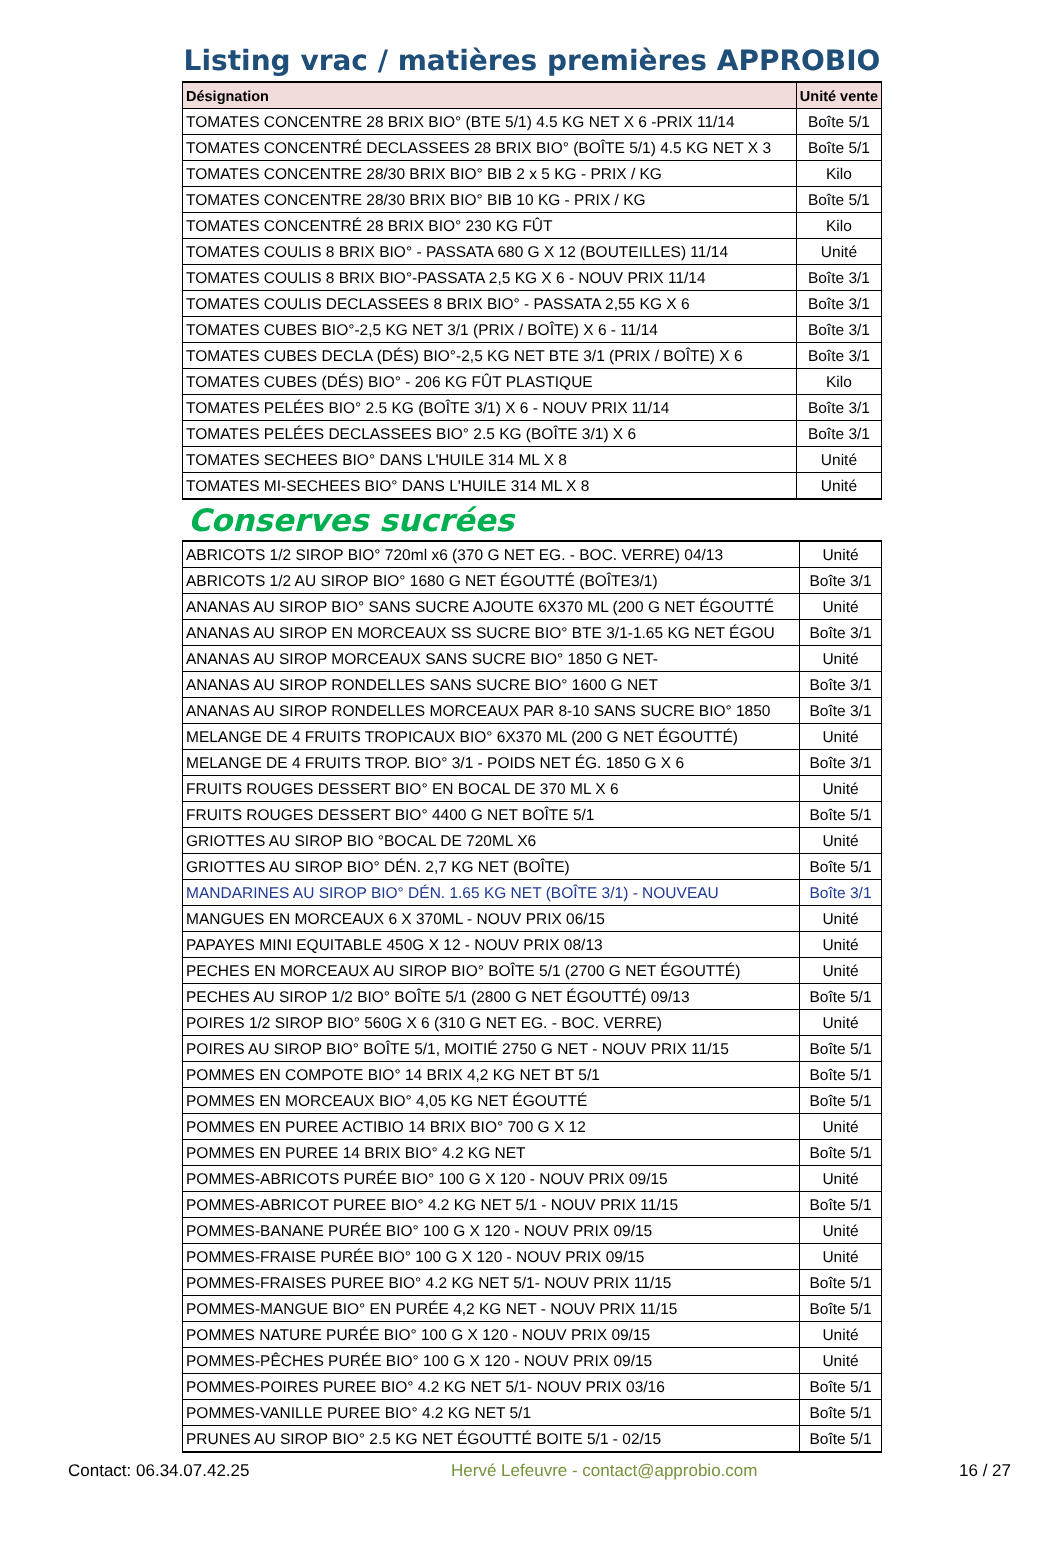Listing vrac / matières premières APPROBIO
| Désignation | Unité vente |
| --- | --- |
| TOMATES CONCENTRE 28 BRIX BIO° (BTE 5/1) 4.5 KG NET X 6 -PRIX 11/14 | Boîte 5/1 |
| TOMATES CONCENTRÉ DECLASSEES 28 BRIX BIO° (BOÎTE 5/1) 4.5 KG NET X 3 | Boîte 5/1 |
| TOMATES CONCENTRE 28/30 BRIX BIO° BIB 2 x 5 KG - PRIX / KG | Kilo |
| TOMATES CONCENTRE 28/30 BRIX BIO° BIB 10 KG - PRIX / KG | Boîte 5/1 |
| TOMATES CONCENTRÉ 28 BRIX BIO° 230 KG FÛT | Kilo |
| TOMATES COULIS 8 BRIX BIO° - PASSATA 680 G X 12 (BOUTEILLES) 11/14 | Unité |
| TOMATES COULIS 8 BRIX BIO°-PASSATA 2,5 KG X 6 - NOUV PRIX 11/14 | Boîte 3/1 |
| TOMATES COULIS DECLASSEES 8 BRIX BIO° - PASSATA 2,55 KG X 6 | Boîte 3/1 |
| TOMATES CUBES BIO°-2,5 KG NET 3/1 (PRIX / BOÎTE) X 6 - 11/14 | Boîte 3/1 |
| TOMATES CUBES DECLA (DÉS) BIO°-2,5 KG NET BTE 3/1 (PRIX / BOÎTE) X 6 | Boîte 3/1 |
| TOMATES CUBES (DÉS) BIO° - 206 KG FÛT PLASTIQUE | Kilo |
| TOMATES PELÉES BIO° 2.5 KG (BOÎTE 3/1) X 6 - NOUV PRIX 11/14 | Boîte 3/1 |
| TOMATES PELÉES DECLASSEES BIO° 2.5 KG (BOÎTE 3/1) X 6 | Boîte 3/1 |
| TOMATES SECHEES BIO° DANS L'HUILE 314 ML X 8 | Unité |
| TOMATES MI-SECHEES BIO° DANS L'HUILE 314 ML X 8 | Unité |
Conserves sucrées
| ABRICOTS 1/2 SIROP BIO° 720ml x6 (370 G NET EG. - BOC. VERRE) 04/13 | Unité |
| ABRICOTS 1/2 AU SIROP BIO° 1680 G NET ÉGOUTTÉ (BOÎTE3/1) | Boîte 3/1 |
| ANANAS AU SIROP BIO° SANS SUCRE AJOUTE 6X370 ML (200 G NET ÉGOUTTÉ | Unité |
| ANANAS AU SIROP EN MORCEAUX SS SUCRE BIO° BTE 3/1-1.65 KG NET ÉGOU | Boîte 3/1 |
| ANANAS AU SIROP MORCEAUX SANS SUCRE BIO° 1850 G NET- | Unité |
| ANANAS AU SIROP RONDELLES SANS SUCRE BIO° 1600 G NET | Boîte 3/1 |
| ANANAS AU SIROP RONDELLES MORCEAUX PAR 8-10 SANS SUCRE BIO° 1850 | Boîte 3/1 |
| MELANGE DE 4 FRUITS TROPICAUX BIO° 6X370 ML (200 G NET ÉGOUTTÉ) | Unité |
| MELANGE DE 4 FRUITS TROP. BIO° 3/1 - POIDS NET ÉG. 1850 G X 6 | Boîte 3/1 |
| FRUITS ROUGES DESSERT BIO° EN BOCAL DE 370 ML X 6 | Unité |
| FRUITS ROUGES DESSERT BIO° 4400 G NET BOÎTE 5/1 | Boîte 5/1 |
| GRIOTTES AU SIROP BIO °BOCAL DE 720ML X6 | Unité |
| GRIOTTES AU SIROP BIO° DÉN. 2,7 KG NET (BOÎTE) | Boîte 5/1 |
| MANDARINES AU SIROP BIO° DÉN. 1.65 KG NET (BOÎTE 3/1) - NOUVEAU | Boîte 3/1 |
| MANGUES EN MORCEAUX 6 X 370ML - NOUV PRIX 06/15 | Unité |
| PAPAYES MINI EQUITABLE 450G X 12 - NOUV PRIX 08/13 | Unité |
| PECHES EN MORCEAUX AU SIROP BIO° BOÎTE 5/1 (2700 G NET ÉGOUTTÉ) | Unité |
| PECHES AU SIROP 1/2 BIO° BOÎTE 5/1 (2800 G NET ÉGOUTTÉ) 09/13 | Boîte 5/1 |
| POIRES 1/2 SIROP BIO° 560G X 6 (310 G NET EG. - BOC. VERRE) | Unité |
| POIRES AU SIROP BIO° BOÎTE 5/1, MOITIÉ 2750 G NET - NOUV PRIX 11/15 | Boîte 5/1 |
| POMMES EN COMPOTE BIO° 14 BRIX 4,2 KG NET BT 5/1 | Boîte 5/1 |
| POMMES EN MORCEAUX BIO° 4,05 KG NET ÉGOUTTÉ | Boîte 5/1 |
| POMMES EN PUREE ACTIBIO 14 BRIX BIO° 700 G X 12 | Unité |
| POMMES EN PUREE 14 BRIX BIO° 4.2 KG NET | Boîte 5/1 |
| POMMES-ABRICOTS PURÉE BIO° 100 G X 120 - NOUV PRIX 09/15 | Unité |
| POMMES-ABRICOT PUREE BIO° 4.2 KG NET 5/1 - NOUV PRIX 11/15 | Boîte 5/1 |
| POMMES-BANANE PURÉE BIO° 100 G X 120 - NOUV PRIX 09/15 | Unité |
| POMMES-FRAISE PURÉE BIO° 100 G X 120 - NOUV PRIX 09/15 | Unité |
| POMMES-FRAISES PUREE BIO° 4.2 KG NET 5/1- NOUV PRIX 11/15 | Boîte 5/1 |
| POMMES-MANGUE BIO° EN PURÉE 4,2 KG NET - NOUV PRIX 11/15 | Boîte 5/1 |
| POMMES NATURE PURÉE BIO° 100 G X 120 - NOUV PRIX 09/15 | Unité |
| POMMES-PÊCHES PURÉE BIO° 100 G X 120 - NOUV PRIX 09/15 | Unité |
| POMMES-POIRES PUREE BIO° 4.2 KG NET 5/1- NOUV PRIX 03/16 | Boîte 5/1 |
| POMMES-VANILLE PUREE BIO° 4.2 KG NET 5/1 | Boîte 5/1 |
| PRUNES AU SIROP BIO° 2.5 KG NET ÉGOUTTÉ BOITE 5/1 - 02/15 | Boîte 5/1 |
Contact: 06.34.07.42.25 Hervé Lefeuvre - contact@approbio.com 16 / 27